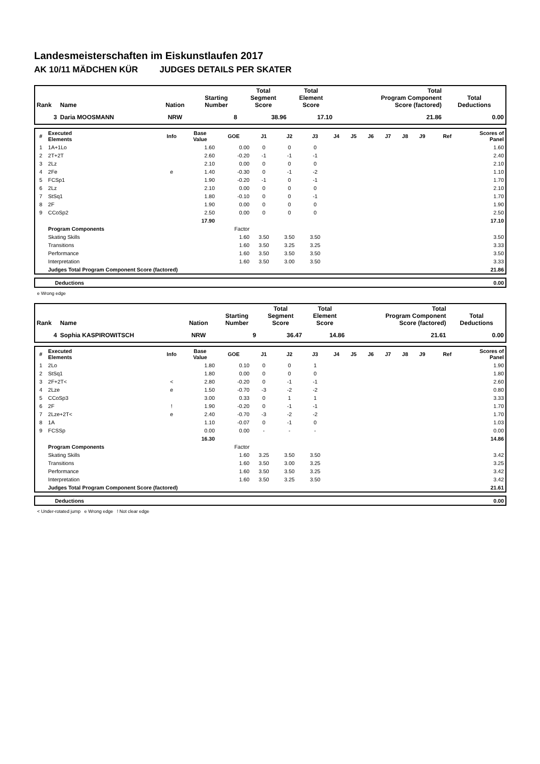Landesmeisterschaften im Eiskunstlaufen 2017
AK 10/11 MÄDCHEN KÜR JUDGES DETAILS PER SKATER
| Rank | Name | Nation | Starting Number | Total Segment Score | Total Element Score | Total Program Component Score (factored) | Total Deductions |
| --- | --- | --- | --- | --- | --- | --- | --- |
| 3 | Daria MOOSMANN | NRW | 8 | 38.96 | 17.10 | 21.86 | 0.00 |
| # | Executed Elements | Info | Base Value | GOE | J1 | J2 | J3 | J4 | J5 | J6 | J7 | J8 | J9 | Ref | Scores of Panel |
| --- | --- | --- | --- | --- | --- | --- | --- | --- | --- | --- | --- | --- | --- | --- | --- |
| 1 | 1A+1Lo | | 1.60 | 0.00 | 0 | 0 | 0 | | | | | | | | 1.60 |
| 2 | 2T+2T | | 2.60 | -0.20 | -1 | -1 | -1 | | | | | | | | 2.40 |
| 3 | 2Lz | | 2.10 | 0.00 | 0 | 0 | 0 | | | | | | | | 2.10 |
| 4 | 2Fe | e | 1.40 | -0.30 | 0 | -1 | -2 | | | | | | | | 1.10 |
| 5 | FCSp1 | | 1.90 | -0.20 | -1 | 0 | -1 | | | | | | | | 1.70 |
| 6 | 2Lz | | 2.10 | 0.00 | 0 | 0 | 0 | | | | | | | | 2.10 |
| 7 | StSq1 | | 1.80 | -0.10 | 0 | 0 | -1 | | | | | | | | 1.70 |
| 8 | 2F | | 1.90 | 0.00 | 0 | 0 | 0 | | | | | | | | 1.90 |
| 9 | CCoSp2 | | 2.50 | 0.00 | 0 | 0 | 0 | | | | | | | | 2.50 |
| | | | 17.90 | | | | | | | | | | | | 17.10 |
| | Program Components | | | Factor | | | | | | | | | | | |
| | Skating Skills | | | 1.60 | 3.50 | 3.50 | 3.50 | | | | | | | | 3.50 |
| | Transitions | | | 1.60 | 3.50 | 3.25 | 3.25 | | | | | | | | 3.33 |
| | Performance | | | 1.60 | 3.50 | 3.50 | 3.50 | | | | | | | | 3.50 |
| | Interpretation | | | 1.60 | 3.50 | 3.00 | 3.50 | | | | | | | | 3.33 |
| | Judges Total Program Component Score (factored) | | | | | | | | | | | | | | 21.86 |
| | Deductions | 0.00 |
e Wrong edge
| Rank | Name | Nation | Starting Number | Total Segment Score | Total Element Score | Total Program Component Score (factored) | Total Deductions |
| --- | --- | --- | --- | --- | --- | --- | --- |
| 4 | Sophia KASPIROWITSCH | NRW | 9 | 36.47 | 14.86 | 21.61 | 0.00 |
| # | Executed Elements | Info | Base Value | GOE | J1 | J2 | J3 | J4 | J5 | J6 | J7 | J8 | J9 | Ref | Scores of Panel |
| --- | --- | --- | --- | --- | --- | --- | --- | --- | --- | --- | --- | --- | --- | --- | --- |
| 1 | 2Lo | | 1.80 | 0.10 | 0 | 0 | 1 | | | | | | | | 1.90 |
| 2 | StSq1 | | 1.80 | 0.00 | 0 | 0 | 0 | | | | | | | | 1.80 |
| 3 | 2F+2T< | < | 2.80 | -0.20 | 0 | -1 | -1 | | | | | | | | 2.60 |
| 4 | 2Lze | e | 1.50 | -0.70 | -3 | -2 | -2 | | | | | | | | 0.80 |
| 5 | CCoSp3 | | 3.00 | 0.33 | 0 | 1 | 1 | | | | | | | | 3.33 |
| 6 | 2F | ! | 1.90 | -0.20 | 0 | -1 | -1 | | | | | | | | 1.70 |
| 7 | 2Lze+2T< | e | 2.40 | -0.70 | -3 | -2 | -2 | | | | | | | | 1.70 |
| 8 | 1A | | 1.10 | -0.07 | 0 | -1 | 0 | | | | | | | | 1.03 |
| 9 | FCSSp | | 0.00 | 0.00 | - | - | - | | | | | | | | 0.00 |
| | | | 16.30 | | | | | | | | | | | | 14.86 |
| | Program Components | | | Factor | | | | | | | | | | | |
| | Skating Skills | | | 1.60 | 3.25 | 3.50 | 3.50 | | | | | | | | 3.42 |
| | Transitions | | | 1.60 | 3.50 | 3.00 | 3.25 | | | | | | | | 3.25 |
| | Performance | | | 1.60 | 3.50 | 3.50 | 3.25 | | | | | | | | 3.42 |
| | Interpretation | | | 1.60 | 3.50 | 3.25 | 3.50 | | | | | | | | 3.42 |
| | Judges Total Program Component Score (factored) | | | | | | | | | | | | | | 21.61 |
| | Deductions | 0.00 |
< Under-rotated jump e Wrong edge ! Not clear edge